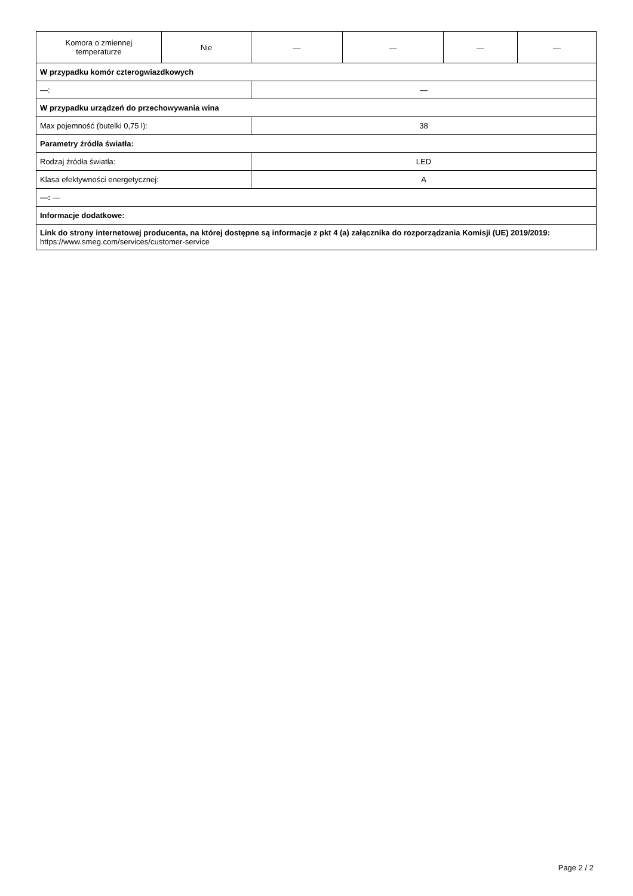| Komora o zmiennej temperaturze | Nie | — | — | — | — |
| W przypadku komór czterogwiazdkowych | | | | | |
| —: | | — | | | |
| W przypadku urządzeń do przechowywania wina | | | | | |
| Max pojemność (butelki 0,75 l): | | 38 | | | |
| Parametry źródła światła: | | | | | |
| Rodzaj źródła światła: | | LED | | | |
| Klasa efektywności energetycznej: | | A | | | |
| —: — | | | | | |
| Informacje dodatkowe: | | | | | |
| Link do strony internetowej producenta, na której dostępne są informacje z pkt 4 (a) załącznika do rozporządzania Komisji (UE) 2019/2019: https://www.smeg.com/services/customer-service | | | | | |
Page 2 / 2